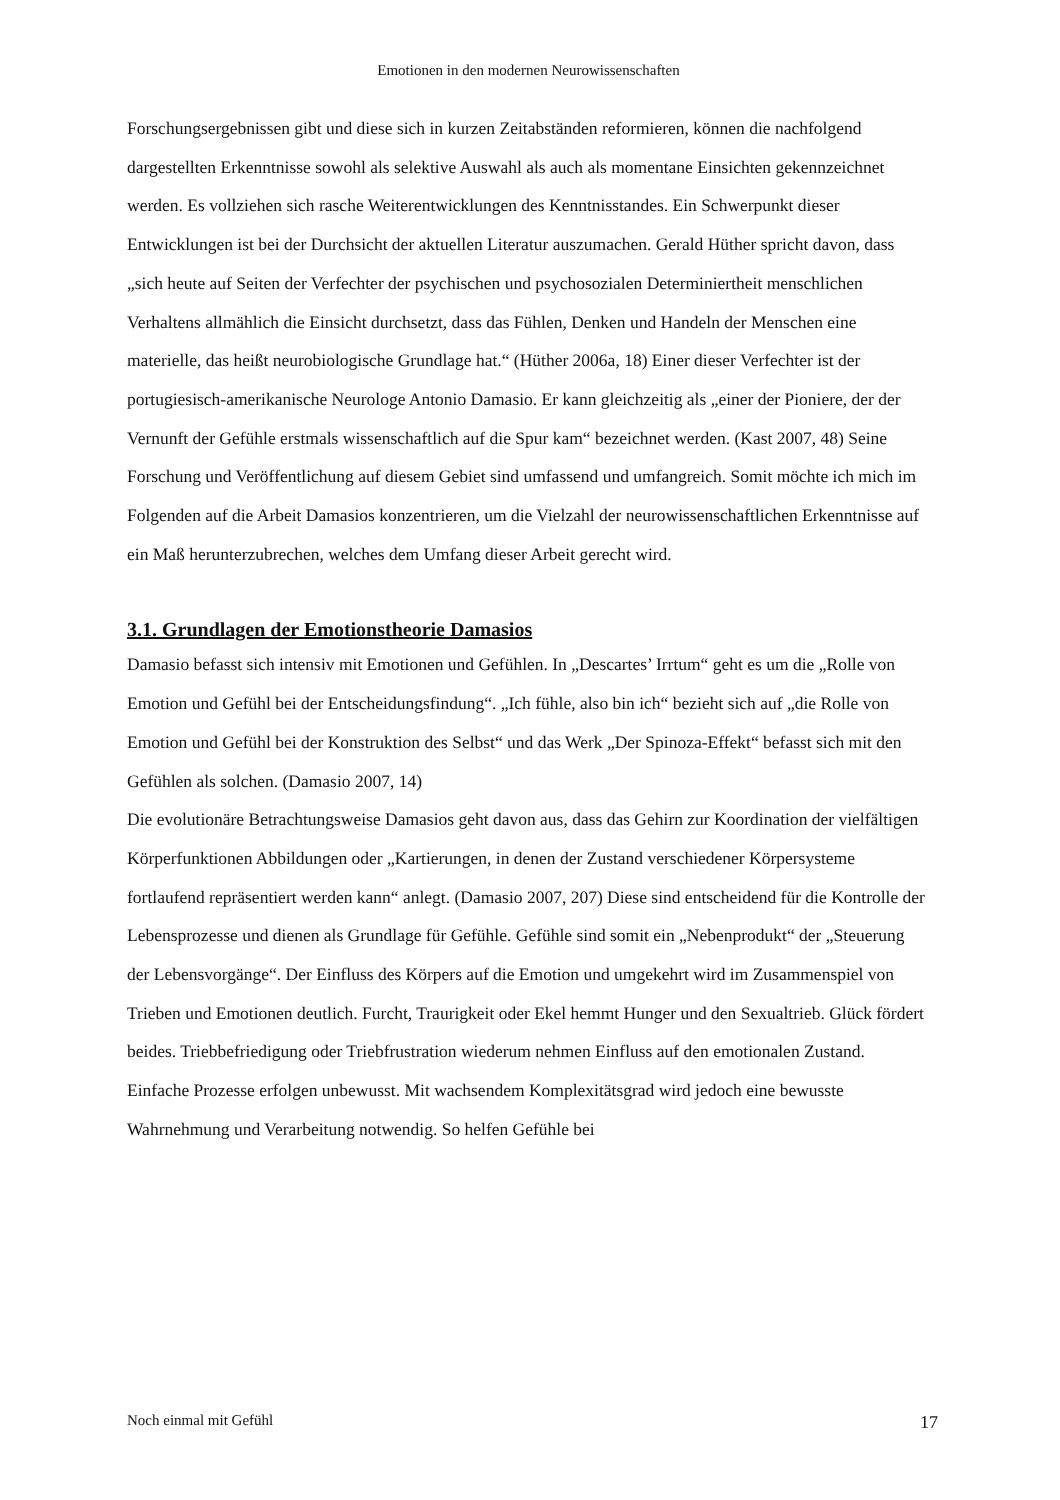Emotionen in den modernen Neurowissenschaften
Forschungsergebnissen gibt und diese sich in kurzen Zeitabständen reformieren, können die nachfolgend dargestellten Erkenntnisse sowohl als selektive Auswahl als auch als momentane Einsichten gekennzeichnet werden. Es vollziehen sich rasche Weiterentwicklungen des Kenntnisstandes. Ein Schwerpunkt dieser Entwicklungen ist bei der Durchsicht der aktuellen Literatur auszumachen. Gerald Hüther spricht davon, dass „sich heute auf Seiten der Verfechter der psychischen und psychosozialen Determiniertheit menschlichen Verhaltens allmählich die Einsicht durchsetzt, dass das Fühlen, Denken und Handeln der Menschen eine materielle, das heißt neurobiologische Grundlage hat.“ (Hüther 2006a, 18) Einer dieser Verfechter ist der portugiesisch-amerikanische Neurologe Antonio Damasio. Er kann gleichzeitig als „einer der Pioniere, der der Vernunft der Gefühle erstmals wissenschaftlich auf die Spur kam“ bezeichnet werden. (Kast 2007, 48) Seine Forschung und Veröffentlichung auf diesem Gebiet sind umfassend und umfangreich. Somit möchte ich mich im Folgenden auf die Arbeit Damasios konzentrieren, um die Vielzahl der neurowissenschaftlichen Erkenntnisse auf ein Maß herunterzubrechen, welches dem Umfang dieser Arbeit gerecht wird.
3.1. Grundlagen der Emotionstheorie Damasios
Damasio befasst sich intensiv mit Emotionen und Gefühlen. In „Descartes’ Irrtum“ geht es um die „Rolle von Emotion und Gefühl bei der Entscheidungsfindung“. „Ich fühle, also bin ich“ bezieht sich auf „die Rolle von Emotion und Gefühl bei der Konstruktion des Selbst“ und das Werk „Der Spinoza-Effekt“ befasst sich mit den Gefühlen als solchen. (Damasio 2007, 14)
Die evolutionäre Betrachtungsweise Damasios geht davon aus, dass das Gehirn zur Koordination der vielfältigen Körperfunktionen Abbildungen oder „Kartierungen, in denen der Zustand verschiedener Körpersysteme fortlaufend repräsentiert werden kann“ anlegt. (Damasio 2007, 207) Diese sind entscheidend für die Kontrolle der Lebensprozesse und dienen als Grundlage für Gefühle. Gefühle sind somit ein „Nebenprodukt“ der „Steuerung der Lebensvorgänge“. Der Einfluss des Körpers auf die Emotion und umgekehrt wird im Zusammenspiel von Trieben und Emotionen deutlich. Furcht, Traurigkeit oder Ekel hemmt Hunger und den Sexualtrieb. Glück fördert beides. Triebbefriedigung oder Triebfrustration wiederum nehmen Einfluss auf den emotionalen Zustand. Einfache Prozesse erfolgen unbewusst. Mit wachsendem Komplexitätsgrad wird jedoch eine bewusste Wahrnehmung und Verarbeitung notwendig. So helfen Gefühle bei
Noch einmal mit Gefühl 17